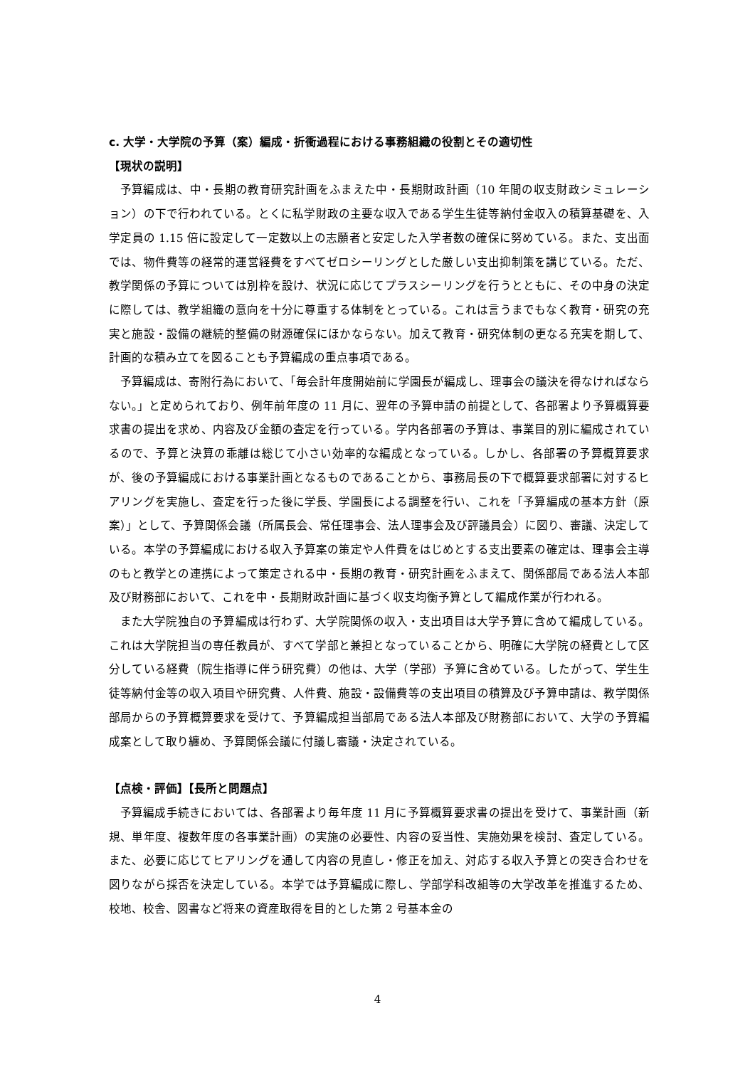c. 大学・大学院の予算（案）編成・折衝過程における事務組織の役割とその適切性
【現状の説明】
予算編成は、中・長期の教育研究計画をふまえた中・長期財政計画（10 年間の収支財政シミュレーション）の下で行われている。とくに私学財政の主要な収入である学生生徒等納付金収入の積算基礎を、入学定員の 1.15 倍に設定して一定数以上の志願者と安定した入学者数の確保に努めている。また、支出面では、物件費等の経常的運営経費をすべてゼロシーリングとした厳しい支出抑制策を講じている。ただ、教学関係の予算については別枠を設け、状況に応じてプラスシーリングを行うとともに、その中身の決定に際しては、教学組織の意向を十分に尊重する体制をとっている。これは言うまでもなく教育・研究の充実と施設・設備の継続的整備の財源確保にほかならない。加えて教育・研究体制の更なる充実を期して、計画的な積み立てを図ることも予算編成の重点事項である。
予算編成は、寄附行為において、「毎会計年度開始前に学園長が編成し、理事会の議決を得なければならない。」と定められており、例年前年度の 11 月に、翌年の予算申請の前提として、各部署より予算概算要求書の提出を求め、内容及び金額の査定を行っている。学内各部署の予算は、事業目的別に編成されているので、予算と決算の乖離は総じて小さい効率的な編成となっている。しかし、各部署の予算概算要求が、後の予算編成における事業計画となるものであることから、事務局長の下で概算要求部署に対するヒアリングを実施し、査定を行った後に学長、学園長による調整を行い、これを「予算編成の基本方針（原案）」として、予算関係会議（所属長会、常任理事会、法人理事会及び評議員会）に図り、審議、決定している。本学の予算編成における収入予算案の策定や人件費をはじめとする支出要素の確定は、理事会主導のもと教学との連携によって策定される中・長期の教育・研究計画をふまえて、関係部局である法人本部及び財務部において、これを中・長期財政計画に基づく収支均衡予算として編成作業が行われる。
また大学院独自の予算編成は行わず、大学院関係の収入・支出項目は大学予算に含めて編成している。これは大学院担当の専任教員が、すべて学部と兼担となっていることから、明確に大学院の経費として区分している経費（院生指導に伴う研究費）の他は、大学（学部）予算に含めている。したがって、学生生徒等納付金等の収入項目や研究費、人件費、施設・設備費等の支出項目の積算及び予算申請は、教学関係部局からの予算概算要求を受けて、予算編成担当部局である法人本部及び財務部において、大学の予算編成案として取り纏め、予算関係会議に付議し審議・決定されている。
【点検・評価】【長所と問題点】
予算編成手続きにおいては、各部署より毎年度 11 月に予算概算要求書の提出を受けて、事業計画（新規、単年度、複数年度の各事業計画）の実施の必要性、内容の妥当性、実施効果を検討、査定している。また、必要に応じてヒアリングを通して内容の見直し・修正を加え、対応する収入予算との突き合わせを図りながら採否を決定している。本学では予算編成に際し、学部学科改組等の大学改革を推進するため、校地、校舎、図書など将来の資産取得を目的とした第 2 号基本金の
4